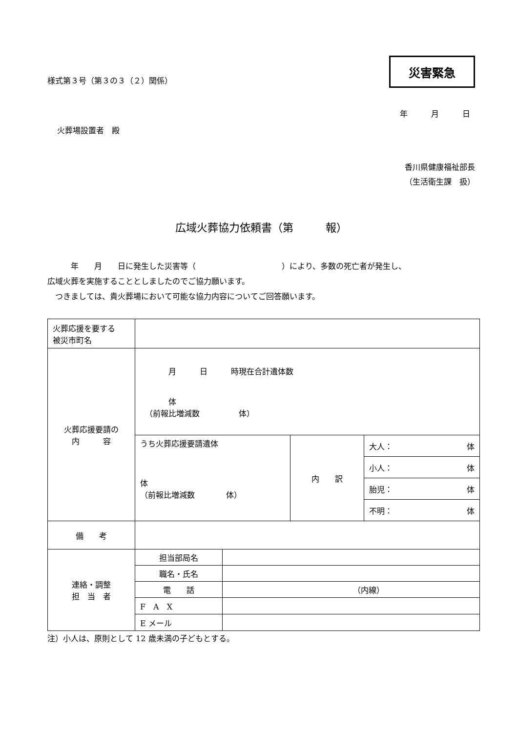様式第３号（第３の３（２）関係）
災害緊急
年　　　月　　　日
火葬場設置者　殿
香川県健康福祉部長
（生活衛生課　扱）
広域火葬協力依頼書（第　　　報）
　　　年　　月　　日に発生した災害等（　　　　　　　　　　　）により、多数の死亡者が発生し、
広域火葬を実施することとしましたのでご協力願います。
　つきましては、貴火葬場において可能な協力内容についてご回答願います。
| 火葬応援を要する 被災市町名 | | | | |
| 火葬応援要請の 内 容 | 月 日 時現在合計遺体数 体 （前報比増減数 体） | | | |
| | うち火葬応援要請遺体 体 （前報比増減数 体） | | 内 訳 | 大人： 体 |
| | | | | 小人： 体 |
| | | | | 胎児： 体 |
| | | | | 不明： 体 |
| 備 考 | | | | |
| 連絡・調整 担 当 者 | 担当部局名 | | | |
| | 職名・氏名 | | | |
| | 電 話 | （内線） | | |
| | F A X | | | |
| | E メール | | | |
注）小人は、原則として 12 歳未満の子どもとする。